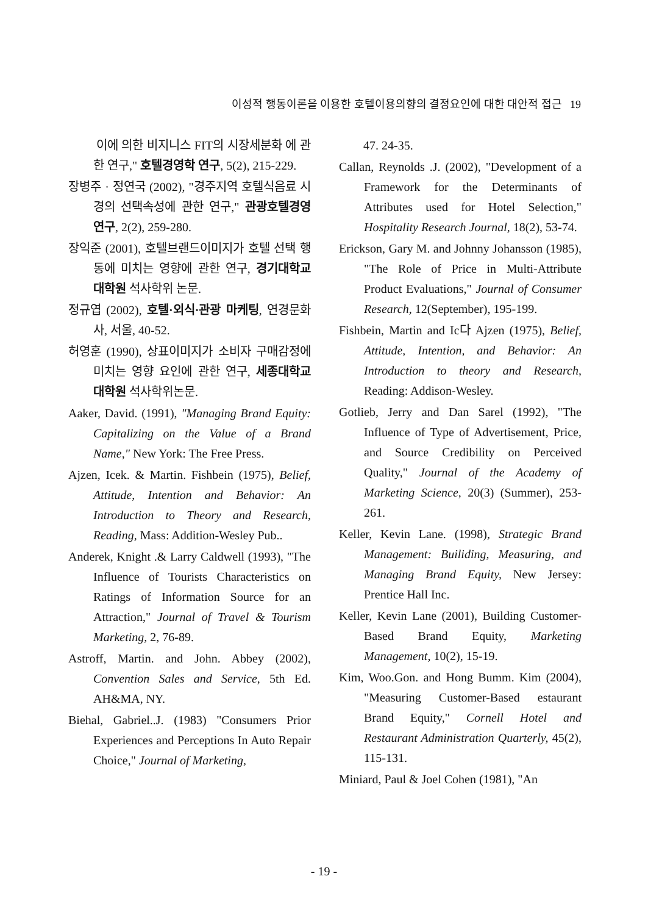이성적 행동이론을 이용한 호텔이용의향의 결정요인에 대한 대안적 접근 19
이에 의한 비지니스 FIT의 시장세분화 에 관한 연구," 호텔경영학 연구, 5(2), 215-229.
장병주 · 정연국 (2002), "경주지역 호텔식음료 시경의 선택속성에 관한 연구," 관광호텔경영연구, 2(2), 259-280.
장익준 (2001), 호텔브랜드이미지가 호텔 선택 행동에 미치는 영향에 관한 연구, 경기대학교 대학원 석사학위 논문.
정규엽 (2002), 호텔·외식·관광 마케팅, 연경문화사, 서울, 40-52.
허영훈 (1990), 상표이미지가 소비자 구매감정에 미치는 영향 요인에 관한 연구, 세종대학교 대학원 석사학위논문.
Aaker, David. (1991), "Managing Brand Equity: Capitalizing on the Value of a Brand Name," New York: The Free Press.
Ajzen, Icek. & Martin. Fishbein (1975), Belief, Attitude, Intention and Behavior: An Introduction to Theory and Research, Reading, Mass: Addition-Wesley Pub..
Anderek, Knight .& Larry Caldwell (1993), "The Influence of Tourists Characteristics on Ratings of Information Source for an Attraction," Journal of Travel & Tourism Marketing, 2, 76-89.
Astroff, Martin. and John. Abbey (2002), Convention Sales and Service, 5th Ed. AH&MA, NY.
Biehal, Gabriel..J. (1983) "Consumers Prior Experiences and Perceptions In Auto Repair Choice," Journal of Marketing,
47. 24-35.
Callan, Reynolds .J. (2002), "Development of a Framework for the Determinants of Attributes used for Hotel Selection," Hospitality Research Journal, 18(2), 53-74.
Erickson, Gary M. and Johnny Johansson (1985), "The Role of Price in Multi-Attribute Product Evaluations," Journal of Consumer Research, 12(September), 195-199.
Fishbein, Martin and Ic다 Ajzen (1975), Belief, Attitude, Intention, and Behavior: An Introduction to theory and Research, Reading: Addison-Wesley.
Gotlieb, Jerry and Dan Sarel (1992), "The Influence of Type of Advertisement, Price, and Source Credibility on Perceived Quality," Journal of the Academy of Marketing Science, 20(3) (Summer), 253-261.
Keller, Kevin Lane. (1998), Strategic Brand Management: Builiding, Measuring, and Managing Brand Equity, New Jersey: Prentice Hall Inc.
Keller, Kevin Lane (2001), Building Customer-Based Brand Equity, Marketing Management, 10(2), 15-19.
Kim, Woo.Gon. and Hong Bumm. Kim (2004), "Measuring Customer-Based estaurant Brand Equity," Cornell Hotel and Restaurant Administration Quarterly, 45(2), 115-131.
Miniard, Paul & Joel Cohen (1981), "An
- 19 -